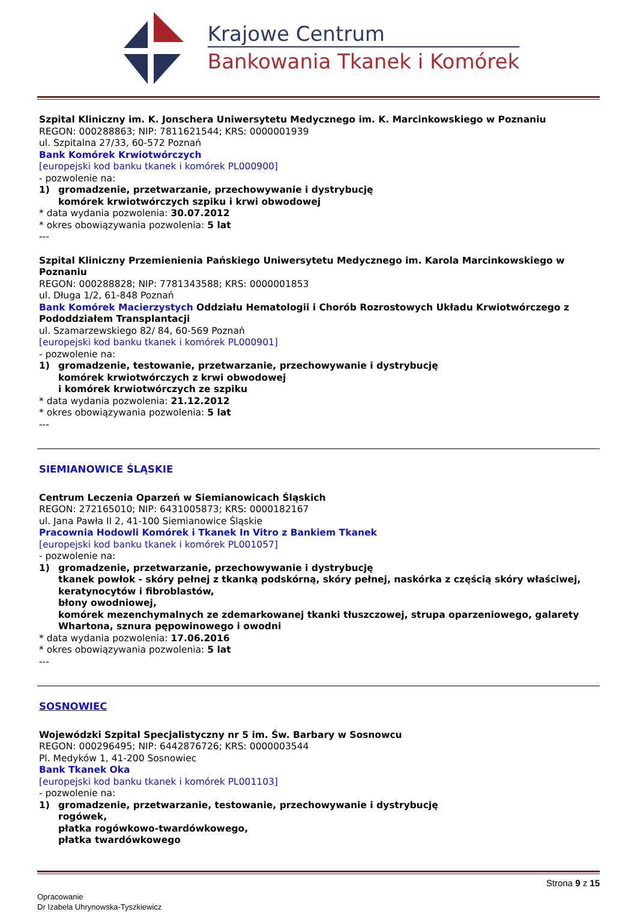Krajowe Centrum
Bankowania Tkanek i Komórek
Szpital Kliniczny im. K. Jonschera Uniwersytetu Medycznego im. K. Marcinkowskiego w Poznaniu
REGON: 000288863; NIP: 7811621544; KRS: 0000001939
ul. Szpitalna 27/33, 60-572 Poznań
Bank Komórek Krwiotwórczych
[europejski kod banku tkanek i komórek PL000900]
- pozwolenie na:
1) gromadzenie, przetwarzanie, przechowywanie i dystrybucję
komórek krwiotwórczych szpiku i krwi obwodowej
* data wydania pozwolenia: 30.07.2012
* okres obowiązywania pozwolenia: 5 lat
---
Szpital Kliniczny Przemienienia Pańskiego Uniwersytetu Medycznego im. Karola Marcinkowskiego w Poznaniu
REGON: 000288828; NIP: 7781343588; KRS: 0000001853
ul. Długa 1/2, 61-848 Poznań
Bank Komórek Macierzystych Oddziału Hematologii i Chorób Rozrostowych Układu Krwiotwórczego z Pododdziałem Transplantacji
ul. Szamarzewskiego 82/ 84, 60-569 Poznań
[europejski kod banku tkanek i komórek PL000901]
- pozwolenie na:
1) gromadzenie, testowanie, przetwarzanie, przechowywanie i dystrybucję
komórek krwiotwórczych z krwi obwodowej
i komórek krwiotwórczych ze szpiku
* data wydania pozwolenia: 21.12.2012
* okres obowiązywania pozwolenia: 5 lat
---
SIEMIANOWICE ŚLĄSKIE
Centrum Leczenia Oparzeń w Siemianowicach Śląskich
REGON: 272165010; NIP: 6431005873; KRS: 0000182167
ul. Jana Pawła II 2, 41-100 Siemianowice Śląskie
Pracownia Hodowli Komórek i Tkanek In Vitro z Bankiem Tkanek
[europejski kod banku tkanek i komórek PL001057]
- pozwolenie na:
1) gromadzenie, przetwarzanie, przechowywanie i dystrybucję
tkanek powłok - skóry pełnej z tkanką podskórną, skóry pełnej, naskórka z częścią skóry właściwej, keratynocytów i fibroblastów,
błony owodniowej,
komórek mezenchymalnych ze zdemarkowanej tkanki tłuszczowej, strupa oparzeniowego, galarety Whartona, sznura pępowinowego i owodni
* data wydania pozwolenia: 17.06.2016
* okres obowiązywania pozwolenia: 5 lat
---
SOSNOWIEC
Wojewódzki Szpital Specjalistyczny nr 5 im. Św. Barbary w Sosnowcu
REGON: 000296495; NIP: 6442876726; KRS: 0000003544
Pl. Medyków 1, 41-200 Sosnowiec
Bank Tkanek Oka
[europejski kod banku tkanek i komórek PL001103]
- pozwolenie na:
1) gromadzenie, przetwarzanie, testowanie, przechowywanie i dystrybucję
rogówek,
płatka rogówkowo-twardówkowego,
płatka twardówkowego
Strona 9 z 15
Opracowanie
Dr Izabela Uhrynowska-Tyszkiewicz